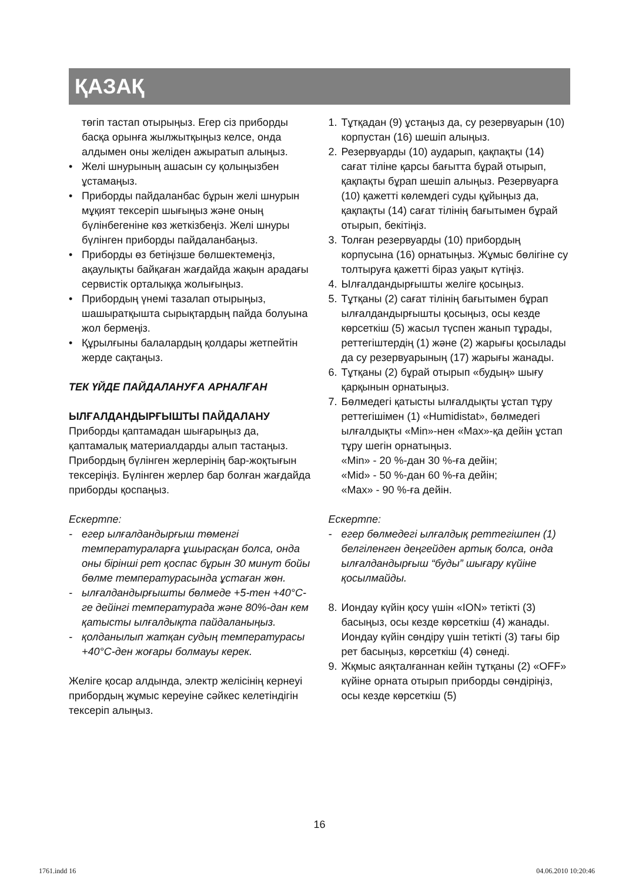ҚАЗАҚ
төгіп тастап отырыңыз. Егер сіз приборды басқа орынға жылжытқыңыз келсе, онда алдымен оны желіден ажыратып алыңыз.
• Желі шнурының ашасын су қолыңызбен ұстамаңыз.
• Приборды пайдаланбас бұрын желі шнурын мұқият тексеріп шығыңыз және оның бүлінбегеніне көз жеткізбеңіз. Желі шнуры бүлінген приборды пайдаланбаңыз.
• Приборды өз бетіңізше бөлшектемеңіз, ақаулықты байқаған жағдайда жақын арадағы сервистік орталыққа жолығыңыз.
• Прибордың үнемі тазалап отырыңыз, шашыратқышта сырықтардың пайда болуына жол бермеңіз.
• Құрылғыны балалардың қолдары жетпейтін жерде сақтаңыз.
ТЕК ҮЙДЕ ПАЙДАЛАНУҒА АРНАЛҒАН
ЫЛҒАЛДАНДЫРҒЫШТЫ ПАЙДАЛАНУ
Приборды қаптамадан шығарыңыз да, қаптамалық материалдарды алып тастаңыз. Прибордың бүлінген жерлерінің бар-жоқтығын тексеріңіз. Бүлінген жерлер бар болған жағдайда приборды қоспаңыз.
Ескертпе:
- егер ылғалдандырғыш төменгі температураларға ұшырасқан болса, онда оны бірінші рет қоспас бұрын 30 минут бойы бөлме температурасында ұстаған жөн.
- ылғалдандырғышты бөлмеде +5-тен +40°С-ге дейінгі температурада және 80%-дан кем қатысты ылғалдықта пайдаланыңыз.
- қолданылып жатқан судың температурасы +40°С-ден жоғары болмауы керек.
Желіге қосар алдында, электр желісінің кернеуі прибордың жұмыс кереуіне сәйкес келетіндігін тексеріп алыңыз.
1. Тұтқадан (9) ұстаңыз да, су резервуарын (10) корпустан (16) шешіп алыңыз.
2. Резервуарды (10) аударып, қақпақты (14) сағат тіліне қарсы бағытта бұрай отырып, қақпақты бұрап шешіп алыңыз. Резервуарға (10) қажетті көлемдегі суды құйыңыз да, қақпақты (14) сағат тілінің бағытымен бұрай отырып, бекітіңіз.
3. Толған резервуарды (10) прибордың корпусына (16) орнатыңыз. Жұмыс бөлігіне су толтыруға қажетті біраз уақыт күтіңіз.
4. Ылғалдандырғышты желіге қосыңыз.
5. Тұтқаны (2) сағат тілінің бағытымен бұрап ылғалдандырғышты қосыңыз, осы кезде көрсеткіш (5) жасыл түспен жанып тұрады, реттегіштердің (1) және (2) жарығы қосылады да су резервуарының (17) жарығы жанады.
6. Тұтқаны (2) бұрай отырып «будың» шығу қарқынын орнатыңыз.
7. Бөлмедегі қатысты ылғалдықты ұстап тұру реттегішімен (1) «Humidistat», бөлмедегі ылғалдықты «Min»-нен «Max»-қа дейін ұстап тұру шегін орнатыңыз.
«Min» - 20 %-дан 30 %-ға дейін;
«Mid» - 50 %-дан 60 %-ға дейін;
«Max» - 90 %-ға дейін.
Ескертпе:
- егер бөлмедегі ылғалдық реттегішпен (1) белгіленген деңгейден артық болса, онда ылғалдандырғыш “буды” шығару күйіне қосылмайды.
8. Иондау күйін қосу үшін «ION» тетікті (3) басыңыз, осы кезде көрсеткіш (4) жанады. Иондау күйін сөндіру үшін тетікті (3) тағы бір рет басыңыз, көрсеткіш (4) сөнеді.
9. Жқмыс аяқталғаннан кейін тұтқаны (2) «OFF» күйіне орната отырып приборды сөндіріңіз, осы кезде көрсеткіш (5)
16
1761.indd 16 04.06.2010 10:20:46